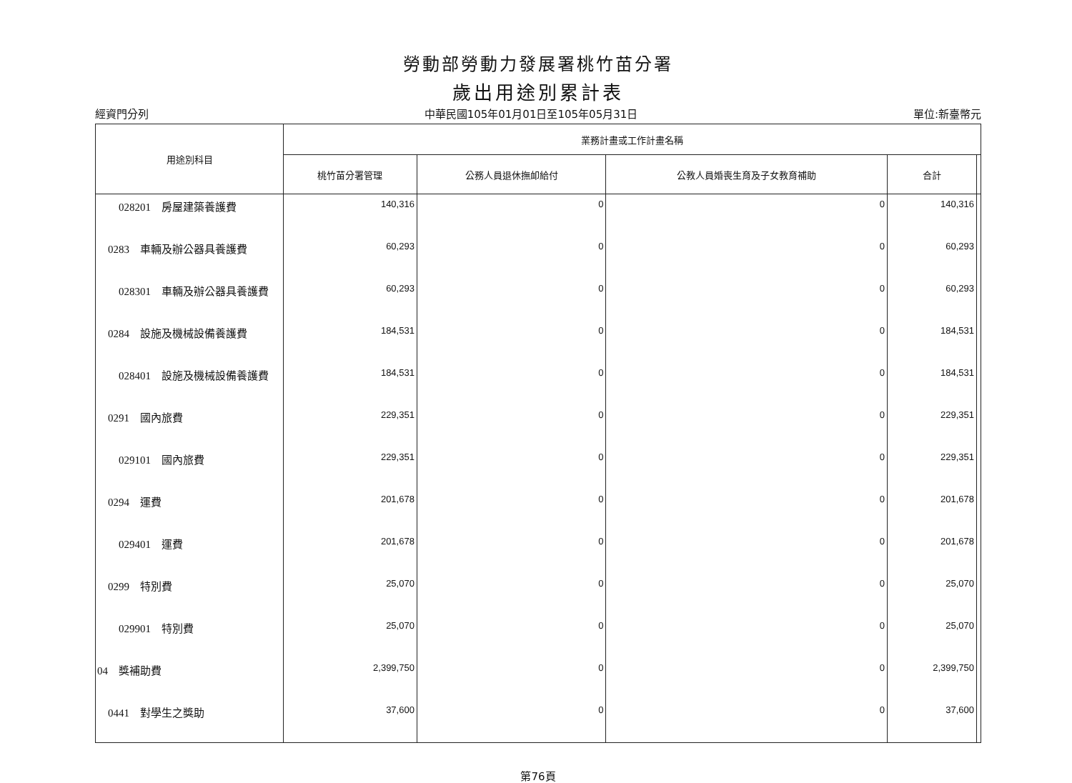勞動部勞動力發展署桃竹苗分署
歲出用途別累計表
經資門分列 中華民國105年01月01日至105年05月31日 單位:新臺幣元
| 用途別科目 | 業務計畫或工作計畫名稱 | | | | |
| --- | --- | --- | --- | --- | --- |
| | 桃竹苗分署管理 | 公務人員退休撫卹給付 | 公教人員婚喪生育及子女教育補助 | 合計 | |
| 028201 房屋建築養護費 | 140,316 | 0 | 0 | 140,316 | |
| 0283 車輛及辦公器具養護費 | 60,293 | 0 | 0 | 60,293 | |
| 028301 車輛及辦公器具養護費 | 60,293 | 0 | 0 | 60,293 | |
| 0284 設施及機械設備養護費 | 184,531 | 0 | 0 | 184,531 | |
| 028401 設施及機械設備養護費 | 184,531 | 0 | 0 | 184,531 | |
| 0291 國內旅費 | 229,351 | 0 | 0 | 229,351 | |
| 029101 國內旅費 | 229,351 | 0 | 0 | 229,351 | |
| 0294 運費 | 201,678 | 0 | 0 | 201,678 | |
| 029401 運費 | 201,678 | 0 | 0 | 201,678 | |
| 0299 特別費 | 25,070 | 0 | 0 | 25,070 | |
| 029901 特別費 | 25,070 | 0 | 0 | 25,070 | |
| 04 獎補助費 | 2,399,750 | 0 | 0 | 2,399,750 | |
| 0441 對學生之獎助 | 37,600 | 0 | 0 | 37,600 | |
第76頁